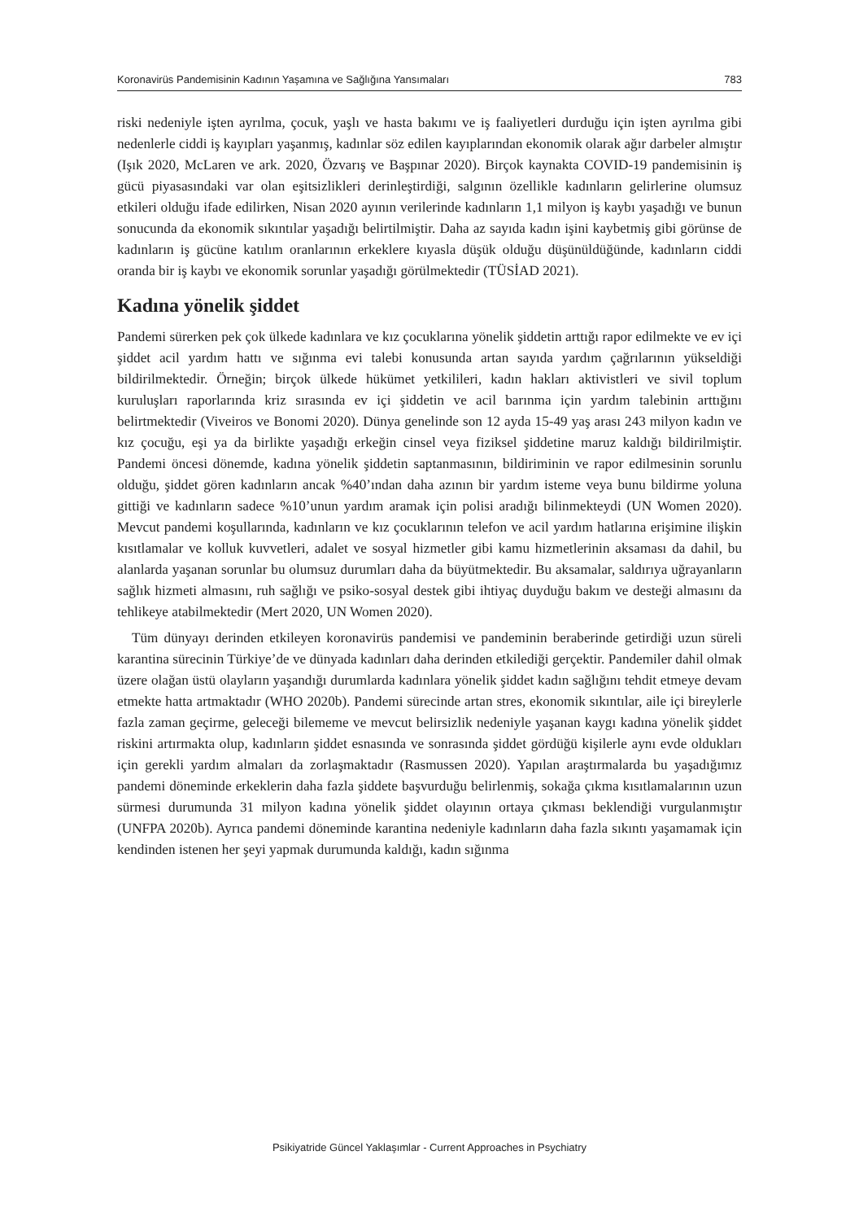Koronavirüs Pandemisinin Kadının Yaşamına ve Sağlığına Yansımaları 783
riski nedeniyle işten ayrılma, çocuk, yaşlı ve hasta bakımı ve iş faaliyetleri durduğu için işten ayrılma gibi nedenlerle ciddi iş kayıpları yaşanmış, kadınlar söz edilen kayıplarından ekonomik olarak ağır darbeler almıştır (Işık 2020, McLaren ve ark. 2020, Özvarış ve Başpınar 2020). Birçok kaynakta COVID-19 pandemisinin iş gücü piyasasındaki var olan eşitsizlikleri derinleştirdiği, salgının özellikle kadınların gelirlerine olumsuz etkileri olduğu ifade edilirken, Nisan 2020 ayının verilerinde kadınların 1,1 milyon iş kaybı yaşadığı ve bunun sonucunda da ekonomik sıkıntılar yaşadığı belirtilmiştir. Daha az sayıda kadın işini kaybetmiş gibi görünse de kadınların iş gücüne katılım oranlarının erkeklere kıyasla düşük olduğu düşünüldüğünde, kadınların ciddi oranda bir iş kaybı ve ekonomik sorunlar yaşadığı görülmektedir (TÜSİAD 2021).
Kadına yönelik şiddet
Pandemi sürerken pek çok ülkede kadınlara ve kız çocuklarına yönelik şiddetin arttığı rapor edilmekte ve ev içi şiddet acil yardım hattı ve sığınma evi talebi konusunda artan sayıda yardım çağrılarının yükseldiği bildirilmektedir. Örneğin; birçok ülkede hükümet yetkilileri, kadın hakları aktivistleri ve sivil toplum kuruluşları raporlarında kriz sırasında ev içi şiddetin ve acil barınma için yardım talebinin arttığını belirtmektedir (Viveiros ve Bonomi 2020). Dünya genelinde son 12 ayda 15-49 yaş arası 243 milyon kadın ve kız çocuğu, eşi ya da birlikte yaşadığı erkeğin cinsel veya fiziksel şiddetine maruz kaldığı bildirilmiştir. Pandemi öncesi dönemde, kadına yönelik şiddetin saptanmasının, bildiriminin ve rapor edilmesinin sorunlu olduğu, şiddet gören kadınların ancak %40’ından daha azının bir yardım isteme veya bunu bildirme yoluna gittiği ve kadınların sadece %10’unun yardım aramak için polisi aradığı bilinmekteydi (UN Women 2020). Mevcut pandemi koşullarında, kadınların ve kız çocuklarının telefon ve acil yardım hatlarına erişimine ilişkin kısıtlamalar ve kolluk kuvvetleri, adalet ve sosyal hizmetler gibi kamu hizmetlerinin aksaması da dahil, bu alanlarda yaşanan sorunlar bu olumsuz durumları daha da büyütmektedir. Bu aksamalar, saldırıya uğrayanların sağlık hizmeti almasını, ruh sağlığı ve psiko-sosyal destek gibi ihtiyaç duyduğu bakım ve desteği almasını da tehlikeye atabilmektedir (Mert 2020, UN Women 2020).
Tüm dünyayı derinden etkileyen koronavirüs pandemisi ve pandeminin beraberinde getirdiği uzun süreli karantina sürecinin Türkiye’de ve dünyada kadınları daha derinden etkilediği gerçektir. Pandemiler dahil olmak üzere olağan üstü olayların yaşandığı durumlarda kadınlara yönelik şiddet kadın sağlığını tehdit etmeye devam etmekte hatta artmaktadır (WHO 2020b). Pandemi sürecinde artan stres, ekonomik sıkıntılar, aile içi bireylerle fazla zaman geçirme, geleceği bilememe ve mevcut belirsizlik nedeniyle yaşanan kaygı kadına yönelik şiddet riskini artırmakta olup, kadınların şiddet esnasında ve sonrasında şiddet gördüğü kişilerle aynı evde oldukları için gerekli yardım almaları da zorlaşmaktadır (Rasmussen 2020). Yapılan araştırmalarda bu yaşadığımız pandemi döneminde erkeklerin daha fazla şiddete başvurduğu belirlenmiş, sokağa çıkma kısıtlamalarının uzun sürmesi durumunda 31 milyon kadına yönelik şiddet olayının ortaya çıkması beklendiği vurgulanmıştır (UNFPA 2020b). Ayrıca pandemi döneminde karantina nedeniyle kadınların daha fazla sıkıntı yaşamamak için kendinden istenen her şeyi yapmak durumunda kaldığı, kadın sığınma
Psikiyatride Güncel Yaklaşımlar - Current Approaches in Psychiatry